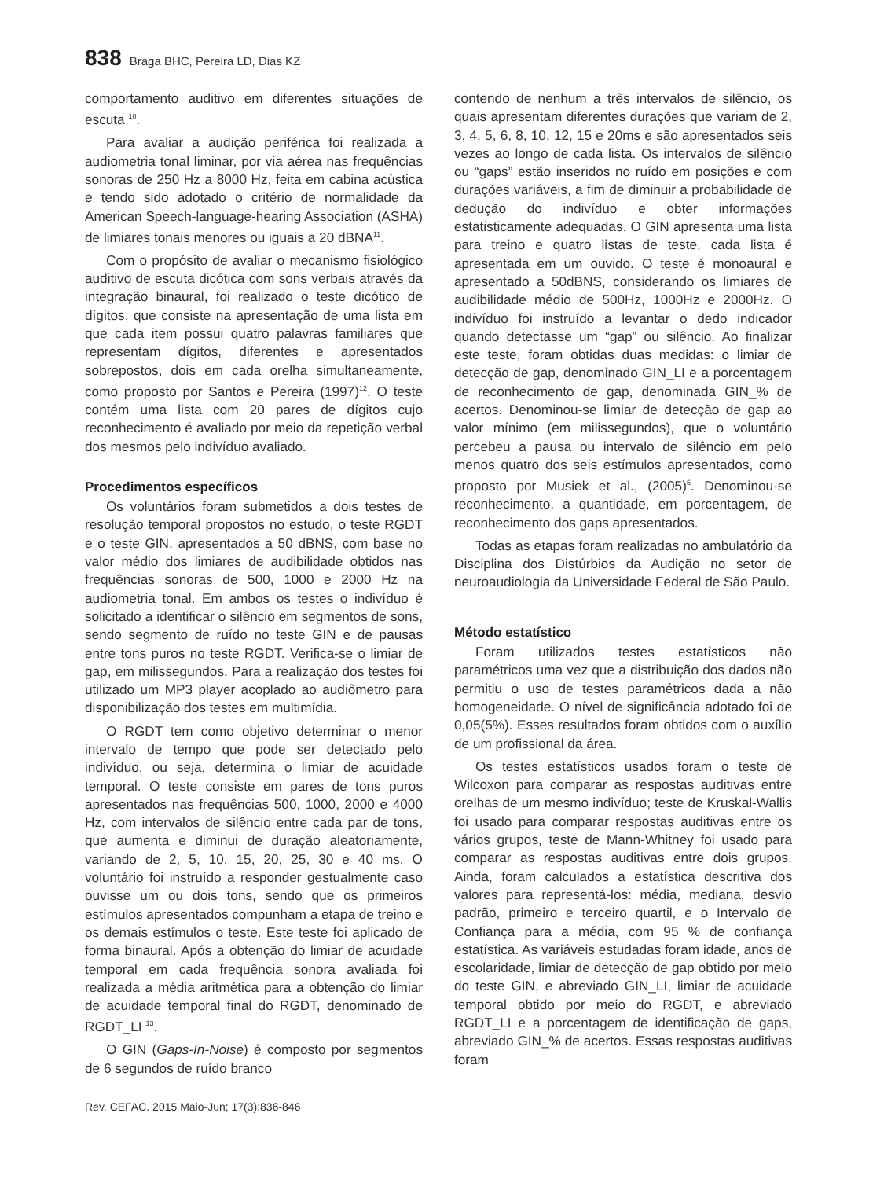838 Braga BHC, Pereira LD, Dias KZ
comportamento auditivo em diferentes situações de escuta <sup>10</sup>.
Para avaliar a audição periférica foi realizada a audiometria tonal liminar, por via aérea nas frequências sonoras de 250 Hz a 8000 Hz, feita em cabina acústica e tendo sido adotado o critério de normalidade da American Speech-language-hearing Association (ASHA) de limiares tonais menores ou iguais a 20 dBNA<sup>11</sup>.
Com o propósito de avaliar o mecanismo fisiológico auditivo de escuta dicótica com sons verbais através da integração binaural, foi realizado o teste dicótico de dígitos, que consiste na apresentação de uma lista em que cada item possui quatro palavras familiares que representam dígitos, diferentes e apresentados sobrepostos, dois em cada orelha simultaneamente, como proposto por Santos e Pereira (1997)<sup>12</sup>. O teste contém uma lista com 20 pares de dígitos cujo reconhecimento é avaliado por meio da repetição verbal dos mesmos pelo indivíduo avaliado.
Procedimentos específicos
Os voluntários foram submetidos a dois testes de resolução temporal propostos no estudo, o teste RGDT e o teste GIN, apresentados a 50 dBNS, com base no valor médio dos limiares de audibilidade obtidos nas frequências sonoras de 500, 1000 e 2000 Hz na audiometria tonal. Em ambos os testes o indivíduo é solicitado a identificar o silêncio em segmentos de sons, sendo segmento de ruído no teste GIN e de pausas entre tons puros no teste RGDT. Verifica-se o limiar de gap, em milissegundos. Para a realização dos testes foi utilizado um MP3 player acoplado ao audiômetro para disponibilização dos testes em multimídia.
O RGDT tem como objetivo determinar o menor intervalo de tempo que pode ser detectado pelo indivíduo, ou seja, determina o limiar de acuidade temporal. O teste consiste em pares de tons puros apresentados nas frequências 500, 1000, 2000 e 4000 Hz, com intervalos de silêncio entre cada par de tons, que aumenta e diminui de duração aleatoriamente, variando de 2, 5, 10, 15, 20, 25, 30 e 40 ms. O voluntário foi instruído a responder gestualmente caso ouvisse um ou dois tons, sendo que os primeiros estímulos apresentados compunham a etapa de treino e os demais estímulos o teste. Este teste foi aplicado de forma binaural. Após a obtenção do limiar de acuidade temporal em cada frequência sonora avaliada foi realizada a média aritmética para a obtenção do limiar de acuidade temporal final do RGDT, denominado de RGDT_LI <sup>13</sup>.
O GIN (Gaps-In-Noise) é composto por segmentos de 6 segundos de ruído branco
contendo de nenhum a três intervalos de silêncio, os quais apresentam diferentes durações que variam de 2, 3, 4, 5, 6, 8, 10, 12, 15 e 20ms e são apresentados seis vezes ao longo de cada lista. Os intervalos de silêncio ou “gaps” estão inseridos no ruído em posições e com durações variáveis, a fim de diminuir a probabilidade de dedução do indivíduo e obter informações estatisticamente adequadas. O GIN apresenta uma lista para treino e quatro listas de teste, cada lista é apresentada em um ouvido. O teste é monoaural e apresentado a 50dBNS, considerando os limiares de audibilidade médio de 500Hz, 1000Hz e 2000Hz. O indivíduo foi instruído a levantar o dedo indicador quando detectasse um “gap” ou silêncio. Ao finalizar este teste, foram obtidas duas medidas: o limiar de detecção de gap, denominado GIN_LI e a porcentagem de reconhecimento de gap, denominada GIN_% de acertos. Denominou-se limiar de detecção de gap ao valor mínimo (em milissegundos), que o voluntário percebeu a pausa ou intervalo de silêncio em pelo menos quatro dos seis estímulos apresentados, como proposto por Musiek et al., (2005)<sup>5</sup>. Denominou-se reconhecimento, a quantidade, em porcentagem, de reconhecimento dos gaps apresentados.
Todas as etapas foram realizadas no ambulatório da Disciplina dos Distúrbios da Audição no setor de neuroaudiologia da Universidade Federal de São Paulo.
Método estatístico
Foram utilizados testes estatísticos não paramétricos uma vez que a distribuição dos dados não permitiu o uso de testes paramétricos dada a não homogeneidade. O nível de significância adotado foi de 0,05(5%). Esses resultados foram obtidos com o auxílio de um profissional da área.
Os testes estatísticos usados foram o teste de Wilcoxon para comparar as respostas auditivas entre orelhas de um mesmo indivíduo; teste de Kruskal-Wallis foi usado para comparar respostas auditivas entre os vários grupos, teste de Mann-Whitney foi usado para comparar as respostas auditivas entre dois grupos. Ainda, foram calculados a estatística descritiva dos valores para representá-los: média, mediana, desvio padrão, primeiro e terceiro quartil, e o Intervalo de Confiança para a média, com 95 % de confiança estatística. As variáveis estudadas foram idade, anos de escolaridade, limiar de detecção de gap obtido por meio do teste GIN, e abreviado GIN_LI, limiar de acuidade temporal obtido por meio do RGDT, e abreviado RGDT_LI e a porcentagem de identificação de gaps, abreviado GIN_% de acertos. Essas respostas auditivas foram
Rev. CEFAC. 2015 Maio-Jun; 17(3):836-846